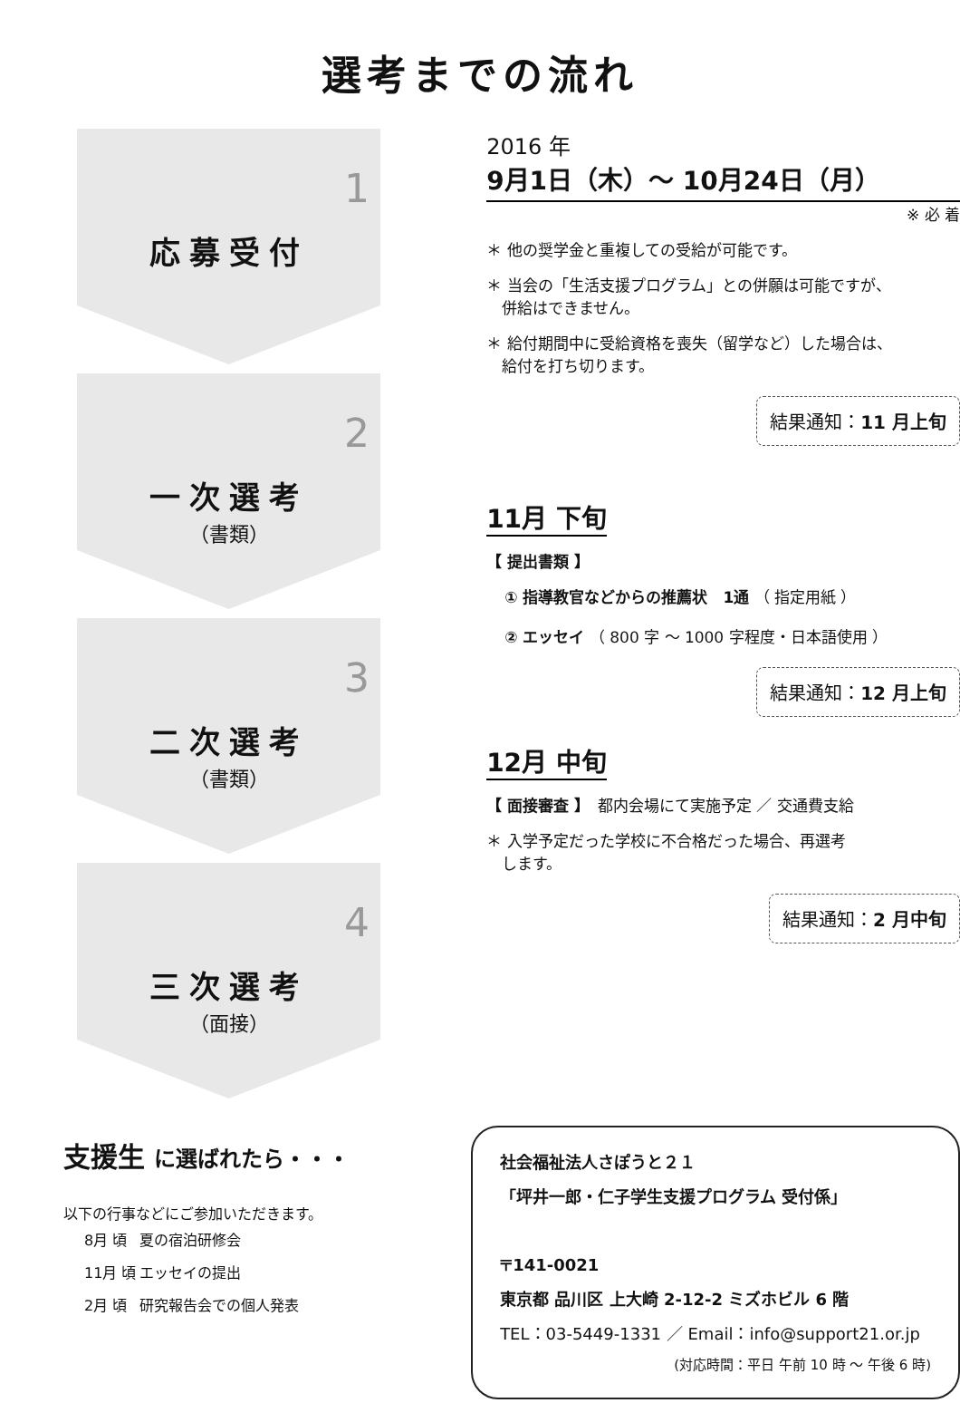選考までの流れ
1
応募受付
2
一次選考
（書類）
3
二次選考
（書類）
4
三次選考
（面接）
2016 年
9月1日（木）～ 10月24日（月）
※ 必 着
＊ 他の奨学金と重複しての受給が可能です。
＊ 当会の「生活支援プログラム」との併願は可能ですが、
　併給はできません。
＊ 給付期間中に受給資格を喪失（留学など）した場合は、
　給付を打ち切ります。
結果通知：11 月上旬
11月 下旬
【 提出書類 】
① 指導教官などからの推薦状　1通 （ 指定用紙 ）
② エッセイ （ 800 字 ～ 1000 字程度・日本語使用 ）
結果通知：12 月上旬
12月 中旬
【 面接審査 】　都内会場にて実施予定 ／ 交通費支給
＊ 入学予定だった学校に不合格だった場合、再選考
　します。
結果通知：2 月中旬
支援生 に選ばれたら・・・
以下の行事などにご参加いただきます。
| 8月 頃 | 夏の宿泊研修会 |
| 11月 頃 | エッセイの提出 |
| 2月 頃 | 研究報告会での個人発表 |
社会福祉法人さぽうと２１
「坪井一郎・仁子学生支援プログラム 受付係」
〒141-0021
東京都 品川区 上大崎 2-12-2 ミズホビル 6 階
TEL：03-5449-1331 ／ Email：info@support21.or.jp
(対応時間：平日 午前 10 時 ～ 午後 6 時)